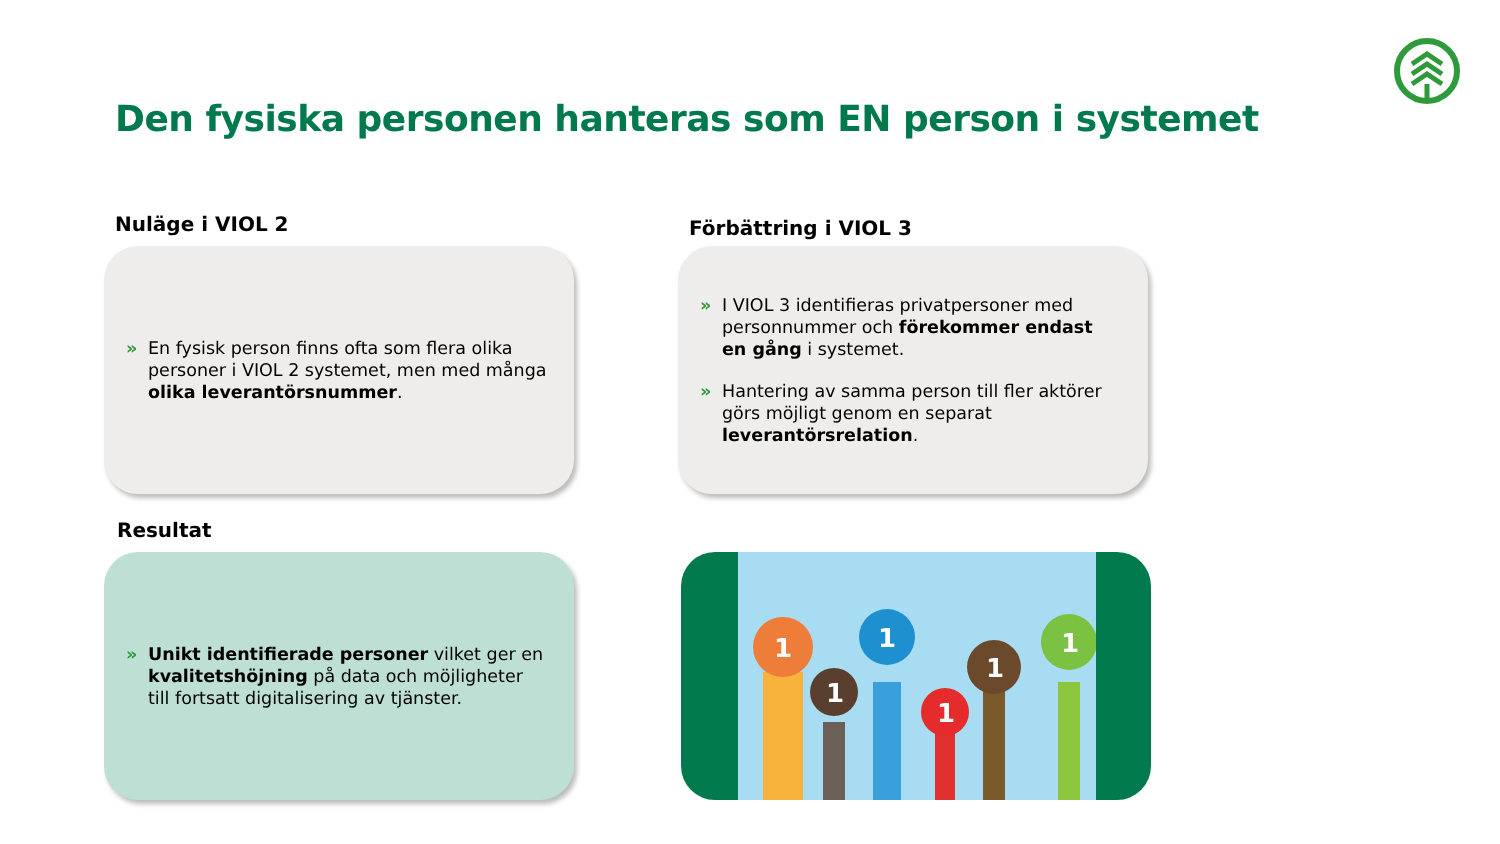Den fysiska personen hanteras som EN person i systemet
Nuläge i VIOL 2
» En fysisk person finns ofta som flera olika personer i VIOL 2 systemet, men med många olika leverantörsnummer.
Förbättring i VIOL 3
» I VIOL 3 identifieras privatpersoner med personnummer och förekommer endast en gång i systemet.
» Hantering av samma person till fler aktörer görs möjligt genom en separat leverantörsrelation.
Resultat
» Unikt identifierade personer vilket ger en kvalitetshöjning på data och möjligheter till fortsatt digitalisering av tjänster.
1
1
1
1
1
1